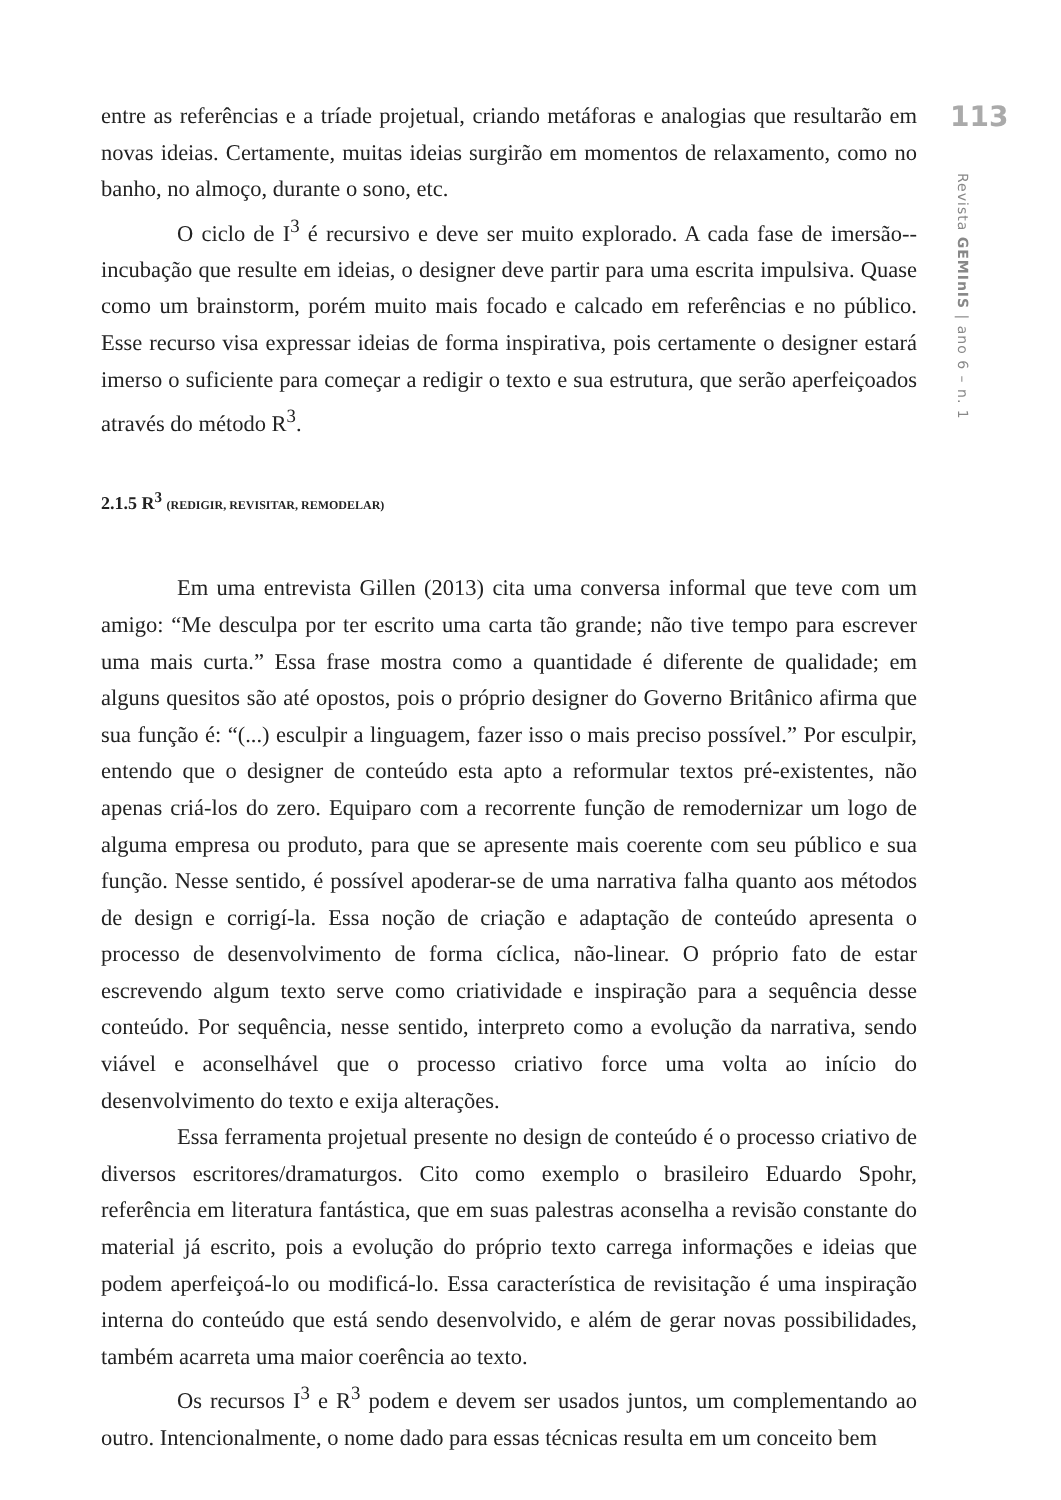entre as referências e a tríade projetual, criando metáforas e analogias que resultarão em novas ideias. Certamente, muitas ideias surgirão em momentos de relaxamento, como no banho, no almoço, durante o sono, etc.
O ciclo de I<sup>3</sup> é recursivo e deve ser muito explorado. A cada fase de imersão--incubação que resulte em ideias, o designer deve partir para uma escrita impulsiva. Quase como um brainstorm, porém muito mais focado e calcado em referências e no público. Esse recurso visa expressar ideias de forma inspirativa, pois certamente o designer estará imerso o suficiente para começar a redigir o texto e sua estrutura, que serão aperfeiçoados através do método R<sup>3</sup>.
2.1.5 R<sup>3</sup> (REDIGIR, REVISITAR, REMODELAR)
Em uma entrevista Gillen (2013) cita uma conversa informal que teve com um amigo: “Me desculpa por ter escrito uma carta tão grande; não tive tempo para escrever uma mais curta.” Essa frase mostra como a quantidade é diferente de qualidade; em alguns quesitos são até opostos, pois o próprio designer do Governo Britânico afirma que sua função é: “(...) esculpir a linguagem, fazer isso o mais preciso possível.” Por esculpir, entendo que o designer de conteúdo esta apto a reformular textos pré-existentes, não apenas criá-los do zero. Equiparo com a recorrente função de remodernizar um logo de alguma empresa ou produto, para que se apresente mais coerente com seu público e sua função. Nesse sentido, é possível apoderar-se de uma narrativa falha quanto aos métodos de design e corrigí-la. Essa noção de criação e adaptação de conteúdo apresenta o processo de desenvolvimento de forma cíclica, não-linear. O próprio fato de estar escrevendo algum texto serve como criatividade e inspiração para a sequência desse conteúdo. Por sequência, nesse sentido, interpreto como a evolução da narrativa, sendo viável e aconselhável que o processo criativo force uma volta ao início do desenvolvimento do texto e exija alterações.
Essa ferramenta projetual presente no design de conteúdo é o processo criativo de diversos escritores/dramaturgos. Cito como exemplo o brasileiro Eduardo Spohr, referência em literatura fantástica, que em suas palestras aconselha a revisão constante do material já escrito, pois a evolução do próprio texto carrega informações e ideias que podem aperfeiçoá-lo ou modificá-lo. Essa característica de revisitação é uma inspiração interna do conteúdo que está sendo desenvolvido, e além de gerar novas possibilidades, também acarreta uma maior coerência ao texto.
Os recursos I<sup>3</sup> e R<sup>3</sup> podem e devem ser usados juntos, um complementando ao outro. Intencionalmente, o nome dado para essas técnicas resulta em um conceito bem
113
Revista GEMInIS | ano 6 – n. 1